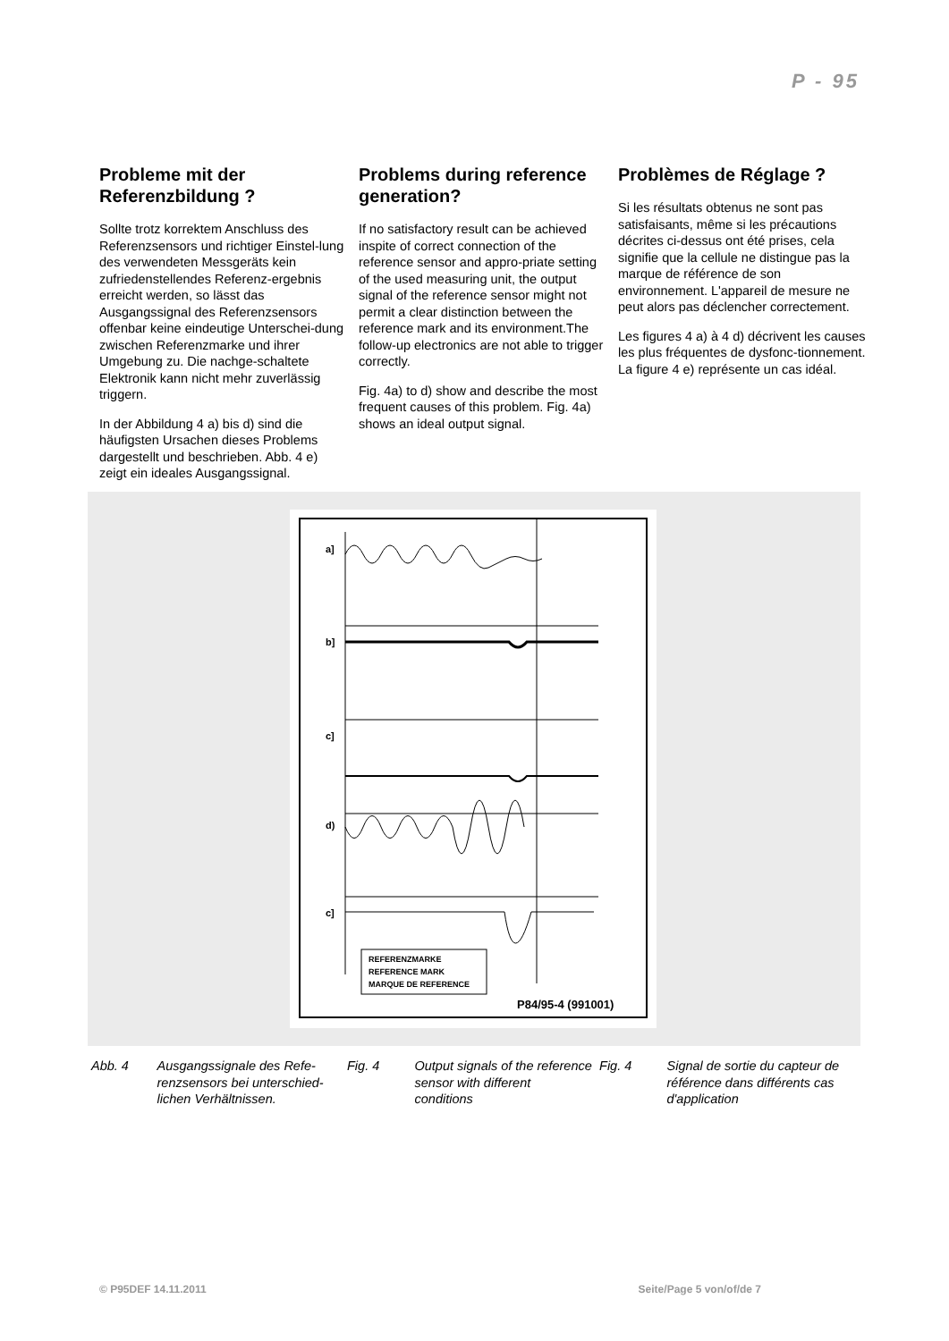P - 95
Probleme mit der Referenzbildung ?
Sollte trotz korrektem Anschluss des Referenzsensors und richtiger Einstel-lung des verwendeten Messgeräts kein zufriedenstellendes Referenz-ergebnis erreicht werden, so lässt das Ausgangssignal des Referenzsensors offenbar keine eindeutige Unterschei-dung zwischen Referenzmarke und ihrer Umgebung zu. Die nachge-schaltete Elektronik kann nicht mehr zuverlässig triggern.
In der Abbildung 4 a) bis d) sind die häufigsten Ursachen dieses Problems dargestellt und beschrieben. Abb. 4 e) zeigt ein ideales Ausgangssignal.
Problems during reference generation?
If no satisfactory result can be achieved inspite of correct connection of the reference sensor and appro-priate setting of the used measuring unit, the output signal of the reference sensor might not permit a clear distinction between the reference mark and its environment.The follow-up electronics are not able to trigger correctly.
Fig. 4a) to d) show and describe the most frequent causes of this problem. Fig. 4a) shows an ideal output signal.
Problèmes de Réglage ?
Si les résultats obtenus ne sont pas satisfaisants, même si les précautions décrites ci-dessus ont été prises, cela signifie que la cellule ne distingue pas la marque de référence de son environnement. L'appareil de mesure ne peut alors pas déclencher correctement.
Les figures 4 a) à 4 d) décrivent les causes les plus fréquentes de dysfonc-tionnement. La figure 4 e) représente un cas idéal.
a]
b]
c]
d)
c]
REFERENZMARKE
REFERENCE MARK
MARQUE DE REFERENCE
P84/95-4 (991001)
Abb. 4 Ausgangssignale des Refe-renzsensors bei unterschied-lichen Verhältnissen.
Fig. 4 Output signals of the reference sensor with different conditions
Fig. 4 Signal de sortie du capteur de référence dans différents cas d'application
© P95DEF 14.11.2011 Seite/Page 5 von/of/de 7